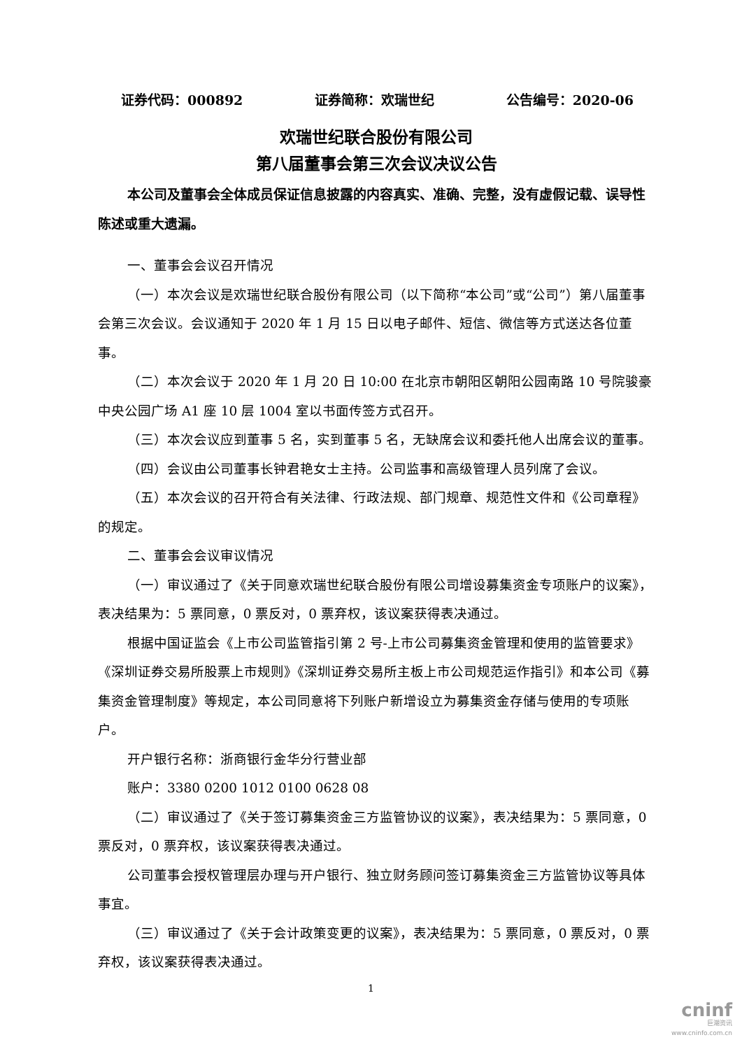证券代码：000892 证券简称：欢瑞世纪 公告编号：2020-06
欢瑞世纪联合股份有限公司
第八届董事会第三次会议决议公告
本公司及董事会全体成员保证信息披露的内容真实、准确、完整，没有虚假记载、误导性陈述或重大遗漏。
一、董事会会议召开情况
（一）本次会议是欢瑞世纪联合股份有限公司（以下简称“本公司”或“公司”）第八届董事会第三次会议。会议通知于 2020 年 1 月 15 日以电子邮件、短信、微信等方式送达各位董事。
（二）本次会议于 2020 年 1 月 20 日 10:00 在北京市朝阳区朝阳公园南路 10 号院骏豪中央公园广场 A1 座 10 层 1004 室以书面传签方式召开。
（三）本次会议应到董事 5 名，实到董事 5 名，无缺席会议和委托他人出席会议的董事。
（四）会议由公司董事长钟君艳女士主持。公司监事和高级管理人员列席了会议。
（五）本次会议的召开符合有关法律、行政法规、部门规章、规范性文件和《公司章程》的规定。
二、董事会会议审议情况
（一）审议通过了《关于同意欢瑞世纪联合股份有限公司增设募集资金专项账户的议案》，表决结果为：5 票同意，0 票反对，0 票弃权，该议案获得表决通过。
根据中国证监会《上市公司监管指引第 2 号-上市公司募集资金管理和使用的监管要求》《深圳证券交易所股票上市规则》《深圳证券交易所主板上市公司规范运作指引》和本公司《募集资金管理制度》等规定，本公司同意将下列账户新增设立为募集资金存储与使用的专项账户。
开户银行名称：浙商银行金华分行营业部
账户：3380 0200 1012 0100 0628 08
（二）审议通过了《关于签订募集资金三方监管协议的议案》，表决结果为：5 票同意，0 票反对，0 票弃权，该议案获得表决通过。
公司董事会授权管理层办理与开户银行、独立财务顾问签订募集资金三方监管协议等具体事宜。
（三）审议通过了《关于会计政策变更的议案》，表决结果为：5 票同意，0 票反对，0 票弃权，该议案获得表决通过。
1
cninf
巨潮资讯
www.cninfo.com.cn